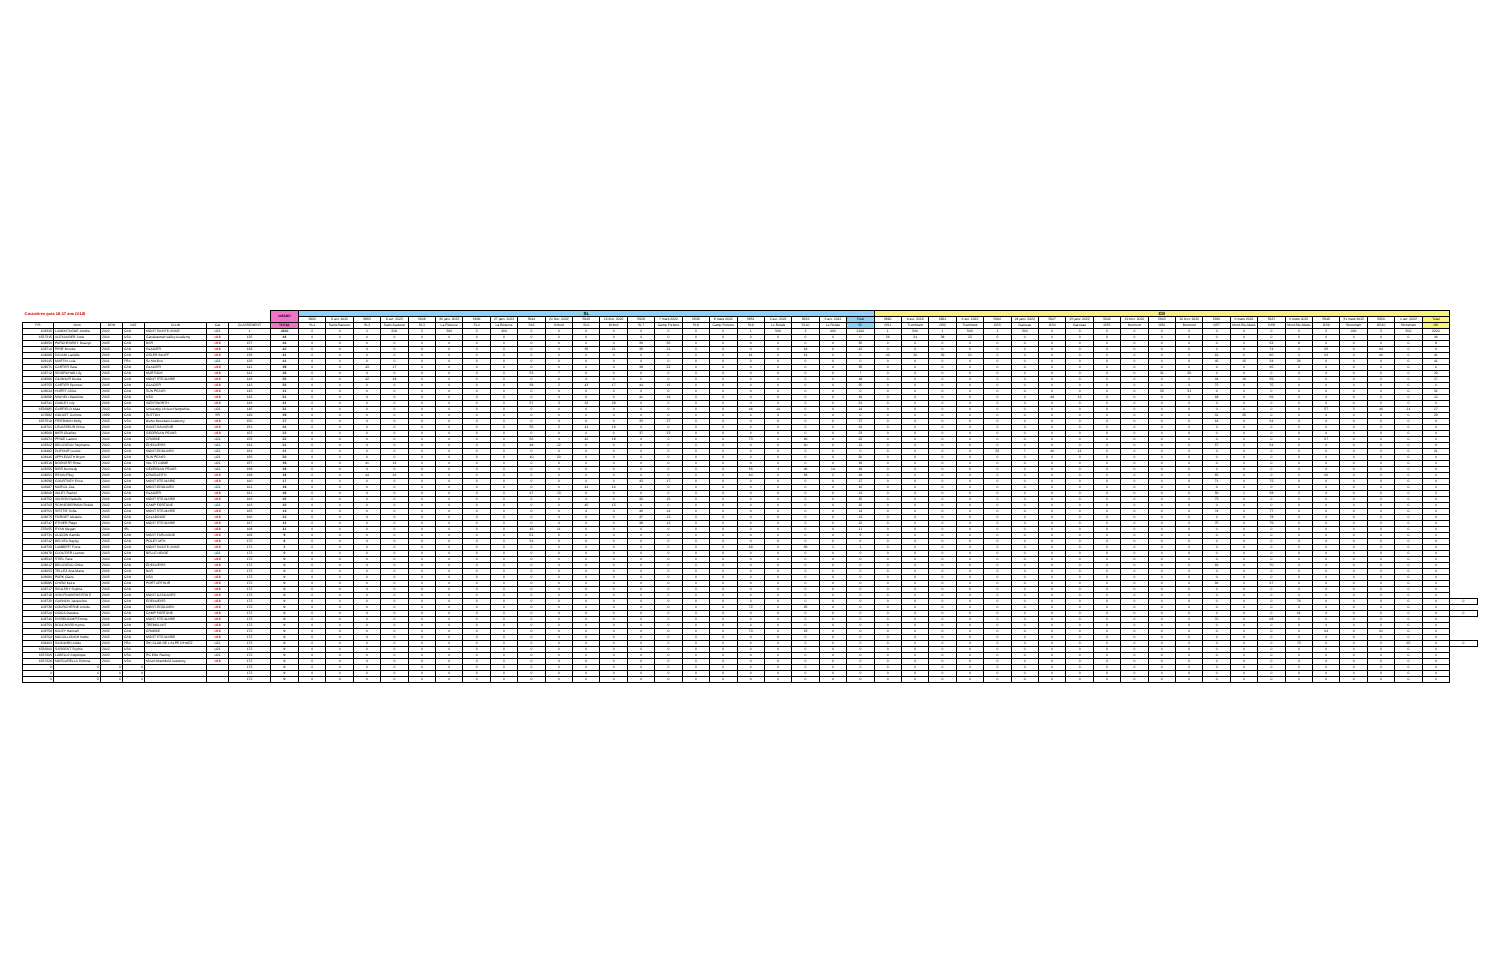| Caractères gras 16-17 ans (U18) | | | | | | | GRAND | SL | | | | | | | | | | | | | | | | | | | | | GS | | | | | | | | | | | | | | | | | | | | | |
| --- | --- | --- | --- | --- | --- | --- | --- | --- | --- | --- | --- | --- | --- | --- | --- | --- | --- | --- | --- | --- | --- | --- | --- | --- | --- | --- | --- | --- | --- | --- | --- | --- | --- | --- | --- | --- | --- | --- | --- | --- | --- | --- | --- | --- | --- | --- | --- | --- | --- | --- |
| | | | | | | | | 5892 | 9 avr. 2022 | 5893 | 9 avr. 2022 | 5908 | 26 janv. 2022 | 5909 | 27 janv. 2022 | 5944 | 21 févr. 2022 | 5945 | 22 févr. 2022 | 5928 | 7 mars 2022 | 5929 | 8 mars 2022 | 5951 | 2 avr. 2022 | 5952 | 3 avr. 2022 | Total | 5890 | 6 avr. 2022 | 5891 | 6 avr. 2022 | 5906 | 24 janv. 2022 | 5907 | 25 janv. 2022 | 5942 | 19 févr. 2022 | 5943 | 20 févr. 2022 | 5926 | 5 mars 2022 | 5927 | 6 mars 2022 | 5949 | 31 mars 2022 | 5950 | 1 avr. 2022 | Total | |
| FIS | Nom | DDN | NAT | CLUB | Cat | CLASSEMENT | TOTAL | SL1 | Saint-Sauveur | SL2 | Saint-Sauveur | SL3 | La Réserve | SL4 | La Réserve | SL5 | Orford | SL6 | Orford | SL7 | Camp Fortune | SL8 | Camp Fortune | SL9 | Le Relais | SL10 | Le Relais | SL | GS1 | Tremblant | GS2 | Tremblant | GS3 | Garceau | GS4 | Garceau | GS5 | Bromont | GS6 | Bromont | GS7 | Mont-Ste-Marie | GS8 | Mont-Ste-Marie | GS9 | Stoneham | GS10 | Stoneham | GS | |
| 108336 | LAMONTAGNE Justine | 2002 | CAN | MONT SAINTE-ANNE | U21 | 1 | 4300 | 0 | 0 | 1 | 500 | 3 | 300 | 2 | 400 | 0 | 0 | 0 | 0 | 0 | 0 | 0 | 0 | 1 | 500 | 2 | 400 | 2100 | 1 | 500 | 1 | 500 | 1 | 500 | 0 | 0 | 0 | 0 | 0 | 0 | 0 | 0 | 0 | 0 | 2 | 400 | 3 | 300 | 2200 | |
| 6537315 | ALEXANDER Josie | 2004 | USA | Carrabassett Valley Academy | U18 | 135 | 46 | 0 | 0 | 0 | 0 | 0 | 0 | 0 | 0 | 0 | 0 | 0 | 0 | 0 | 0 | 0 | 0 | 0 | 0 | 0 | 0 | 0 | 36 | 24 | 38 | 22 | 0 | 0 | 0 | 0 | 0 | 0 | 0 | 0 | 0 | 0 | 0 | 0 | 0 | 0 | 0 | 0 | 46 | |
| 108650 | PARCHEWSKY Deavyn | 2005 | CAN | BAR | U18 | 137 | 44 | 0 | 0 | 0 | 0 | 0 | 0 | 0 | 0 | 0 | 0 | 0 | 0 | 26 | 36 | 0 | 0 | 0 | 0 | 0 | 0 | 36 | 0 | 0 | 0 | 0 | 0 | 0 | 0 | 0 | 0 | 0 | 0 | 0 | 0 | 0 | 52 | 8 | 0 | 0 | 0 | 0 | 8 | |
| 108710 | PIRIE Brooke | 2005 | CAN | GLACIER | U18 | 138 | 42 | 0 | 0 | 0 | 0 | 0 | 0 | 0 | 0 | 0 | 0 | 39 | 21 | 39 | 21 | 0 | 0 | 0 | 0 | 64 | 0 | 42 | 0 | 0 | 0 | 0 | 0 | 0 | 0 | 0 | 0 | 0 | 0 | 0 | 0 | 0 | 74 | 0 | 65 | 0 | 64 | 0 | 0 | |
| 108686 | DAJANI Lanielle | 2005 | CAN | OSLER BLUFF | U18 | 139 | 41 | 0 | 0 | 0 | 0 | 0 | 0 | 0 | 0 | 0 | 0 | 0 | 0 | 0 | 0 | 0 | 0 | 61 | 0 | 61 | 0 | 0 | 40 | 20 | 39 | 21 | 0 | 0 | 0 | 0 | 0 | 0 | 0 | 0 | 62 | 0 | 60 | 0 | 63 | 0 | 60 | 0 | 41 | |
| 198145 | MARTIN Lola | 2001 | FRA | Sc Morillon | U21 | 139 | 41 | 0 | 0 | 0 | 0 | 0 | 0 | 0 | 0 | 0 | 0 | 0 | 0 | 0 | 0 | 0 | 0 | 0 | 0 | 0 | 0 | 0 | 0 | 0 | 0 | 0 | 0 | 0 | 0 | 0 | 0 | 0 | 0 | 0 | 45 | 15 | 34 | 26 | 0 | 0 | 0 | 0 | 41 | |
| 108671 | CARTER Sara | 2005 | CAN | GLACIER | U18 | 141 | 39 | 0 | 0 | 43 | 17 | 0 | 0 | 0 | 0 | 0 | 0 | 0 | 0 | 38 | 22 | 0 | 0 | 0 | 0 | 0 | 0 | 39 | 0 | 0 | 0 | 0 | 0 | 0 | 0 | 0 | 0 | 0 | 0 | 0 | 0 | 0 | 65 | 0 | 0 | 0 | 0 | 0 | 0 | |
| 108712 | SIDORCHUK Lily | 2005 | CAN | MARTOCK | U18 | 142 | 36 | 0 | 0 | 0 | 0 | 0 | 0 | 0 | 0 | 53 | 7 | 0 | 0 | 0 | 0 | 0 | 0 | 0 | 0 | 0 | 0 | 7 | 0 | 0 | 0 | 0 | 0 | 0 | 0 | 0 | 0 | 0 | 31 | 29 | 0 | 0 | 0 | 0 | 0 | 0 | 0 | 0 | 29 | |
| 108586 | GILMOUR Nicola | 2004 | CAN | MONT STE-MARIE | U18 | 143 | 35 | 0 | 0 | 42 | 18 | 0 | 0 | 0 | 0 | 0 | 0 | 0 | 0 | 0 | 0 | 0 | 0 | 0 | 0 | 0 | 0 | 18 | 0 | 0 | 0 | 0 | 0 | 0 | 0 | 0 | 0 | 0 | 0 | 0 | 44 | 16 | 59 | 1 | 0 | 0 | 0 | 0 | 17 | |
| 108753 | CARTER Spencer | 2005 | CAN | GLACIER | U18 | 143 | 35 | 0 | 0 | 0 | 0 | 0 | 0 | 0 | 0 | 58 | 2 | 43 | 17 | 44 | 16 | 0 | 0 | 0 | 0 | 0 | 0 | 35 | 0 | 0 | 0 | 0 | 0 | 0 | 0 | 0 | 0 | 0 | 0 | 0 | 72 | 0 | 75 | 0 | 0 | 0 | 0 | 0 | 0 | |
| 108644 | HURST Chloe | 2005 | CAN | SUN PEAKS | U18 | 145 | 31 | 0 | 0 | 0 | 0 | 0 | 0 | 0 | 0 | 0 | 0 | 0 | 0 | 0 | 0 | 0 | 0 | 0 | 0 | 0 | 0 | 0 | 0 | 0 | 0 | 0 | 0 | 0 | 0 | 0 | 0 | 0 | 29 | 31 | 0 | 0 | 0 | 0 | 0 | 0 | 0 | 0 | 31 | |
| 108689 | MICHELI Madeline | 2005 | CAN | NSA | U18 | 145 | 31 | 0 | 0 | 0 | 0 | 0 | 0 | 0 | 0 | 0 | 0 | 0 | 0 | 41 | 19 | 0 | 0 | 0 | 0 | 0 | 0 | 19 | 0 | 0 | 0 | 0 | 0 | 0 | 48 | 12 | 0 | 0 | 0 | 0 | 68 | 0 | 69 | 0 | 0 | 0 | 0 | 0 | 12 | |
| 108741 | OAKLEY Lily | 2005 | CAN | WENTWORTH | U18 | 145 | 31 | 0 | 0 | 0 | 0 | 0 | 0 | 0 | 0 | 57 | 3 | 32 | 28 | 0 | 0 | 0 | 0 | 0 | 0 | 0 | 0 | 31 | 0 | 0 | 0 | 0 | 0 | 0 | 0 | 0 | 0 | 0 | 0 | 0 | 0 | 0 | 0 | 0 | 0 | 0 | 0 | 0 | 0 | |
| 6536885 | GARFIELD Maia | 2002 | USA | University of New Hampshire | U21 | 145 | 31 | 0 | 0 | 0 | 0 | 0 | 0 | 0 | 0 | 0 | 0 | 0 | 0 | 0 | 0 | 0 | 0 | 46 | 14 | 0 | 0 | 14 | 0 | 0 | 0 | 0 | 0 | 0 | 0 | 0 | 0 | 0 | 0 | 0 | 0 | 0 | 0 | 0 | 57 | 3 | 46 | 14 | 17 | |
| 107882 | GOULET Corinne | 1999 | CAN | SUTTON | SR | 149 | 29 | 0 | 0 | 0 | 0 | 0 | 0 | 0 | 0 | 0 | 0 | 0 | 0 | 0 | 0 | 0 | 0 | 0 | 0 | 0 | 0 | 0 | 0 | 0 | 0 | 0 | 0 | 0 | 0 | 0 | 0 | 0 | 0 | 0 | 31 | 29 | 0 | 0 | 0 | 0 | 0 | 0 | 29 | |
| 6537519 | FRIEDMAN Molly | 2005 | USA | Burke Mountain Academy | U18 | 150 | 27 | 0 | 0 | 0 | 0 | 0 | 0 | 0 | 0 | 0 | 0 | 0 | 0 | 33 | 27 | 0 | 0 | 0 | 0 | 0 | 0 | 27 | 0 | 0 | 0 | 0 | 0 | 0 | 0 | 0 | 0 | 0 | 0 | 0 | 64 | 0 | 64 | 0 | 0 | 0 | 0 | 0 | 0 | |
| 108701 | LEVASSEUR Chloe | 2005 | CAN | SAINT-SAUVEUR | U18 | 151 | 24 | 0 | 0 | 0 | 0 | 0 | 0 | 0 | 0 | 55 | 5 | 41 | 19 | 0 | 0 | 0 | 0 | 0 | 0 | 0 | 0 | 24 | 0 | 0 | 0 | 0 | 0 | 0 | 0 | 0 | 0 | 0 | 0 | 0 | 0 | 0 | 0 | 0 | 0 | 0 | 0 | 0 | 0 | |
| 108569 | BIER Charlize | 2004 | CAN | GEORGIAN PEAKS | U18 | 152 | 23 | 0 | 0 | 0 | 0 | 0 | 0 | 0 | 0 | 0 | 0 | 0 | 0 | 37 | 23 | 0 | 0 | 0 | 0 | 0 | 0 | 23 | 0 | 0 | 0 | 0 | 0 | 0 | 0 | 0 | 0 | 0 | 0 | 0 | 0 | 0 | 0 | 0 | 0 | 0 | 0 | 0 | 0 | |
| 108471 | PRICE Lauren | 2002 | CAN | CRABBE | U21 | 153 | 22 | 0 | 0 | 0 | 0 | 0 | 0 | 0 | 0 | 56 | 4 | 42 | 18 | 0 | 0 | 0 | 0 | 73 | 0 | 66 | 0 | 22 | 0 | 0 | 0 | 0 | 0 | 0 | 0 | 0 | 0 | 0 | 0 | 0 | 0 | 0 | 0 | 0 | 67 | 0 | 0 | 0 | 0 | |
| 108302 | BELLIVEAU Stephanie | 2002 | CAN | EDELWEISS | U21 | 154 | 21 | 0 | 0 | 0 | 0 | 0 | 0 | 0 | 0 | 48 | 12 | 0 | 0 | 0 | 0 | 0 | 0 | 0 | 0 | 60 | 0 | 12 | 0 | 0 | 0 | 0 | 0 | 0 | 0 | 0 | 0 | 0 | 0 | 0 | 57 | 3 | 54 | 6 | 0 | 0 | 0 | 0 | 9 | |
| 108482 | DUFOUR Leonie | 2003 | CAN | MONT-EDOUARD | U21 | 154 | 21 | 0 | 0 | 0 | 0 | 0 | 0 | 0 | 0 | 0 | 0 | 0 | 0 | 0 | 0 | 0 | 0 | 0 | 0 | 0 | 0 | 0 | 0 | 0 | 0 | 0 | 53 | 7 | 46 | 14 | 0 | 0 | 0 | 0 | 0 | 0 | 0 | 0 | 0 | 0 | 0 | 0 | 21 | |
| 108446 | APPLEGATH Brynn | 2003 | CAN | SUN PEAKS | U21 | 156 | 20 | 0 | 0 | 0 | 0 | 0 | 0 | 0 | 0 | 40 | 20 | 0 | 0 | 0 | 0 | 0 | 0 | 0 | 0 | 0 | 0 | 20 | 0 | 0 | 0 | 0 | 0 | 0 | 0 | 0 | 0 | 0 | 0 | 0 | 0 | 0 | 0 | 0 | 0 | 0 | 0 | 0 | 0 | |
| 108319 | BOISVERT Rose | 2002 | CAN | VAL ST COME | U21 | 157 | 19 | 0 | 0 | 41 | 19 | 0 | 0 | 0 | 0 | 0 | 0 | 0 | 0 | 0 | 0 | 0 | 0 | 0 | 0 | 0 | 0 | 19 | 0 | 0 | 0 | 0 | 0 | 0 | 0 | 0 | 0 | 0 | 0 | 0 | 0 | 0 | 0 | 0 | 0 | 0 | 0 | 0 | 0 | |
| 108295 | BIER Kennedy | 2002 | CAN | GEORGIAN PEAKS | U21 | 158 | 18 | 0 | 0 | 0 | 0 | 0 | 0 | 0 | 0 | 0 | 0 | 0 | 0 | 0 | 0 | 0 | 0 | 56 | 4 | 46 | 14 | 18 | 0 | 0 | 0 | 0 | 0 | 0 | 0 | 0 | 0 | 0 | 0 | 0 | 0 | 0 | 0 | 0 | 0 | 0 | 0 | 0 | 0 | |
| 108651 | REAIN Riley | 2005 | CAN | CRAIGLEITH | U18 | 158 | 18 | 0 | 0 | 44 | 16 | 0 | 0 | 0 | 0 | 0 | 0 | 0 | 0 | 0 | 0 | 0 | 0 | 64 | 0 | 58 | 2 | 18 | 0 | 0 | 0 | 0 | 0 | 0 | 0 | 0 | 0 | 0 | 0 | 0 | 65 | 0 | 0 | 0 | 66 | 0 | 0 | 0 | 0 | |
| 108598 | COURTNEY Erica | 2004 | CAN | MONT STE-MARIE | U18 | 160 | 17 | 0 | 0 | 0 | 0 | 0 | 0 | 0 | 0 | 0 | 0 | 0 | 0 | 43 | 17 | 0 | 0 | 0 | 0 | 0 | 0 | 17 | 0 | 0 | 0 | 0 | 0 | 0 | 0 | 0 | 0 | 0 | 0 | 0 | 71 | 0 | 72 | 0 | 0 | 0 | 0 | 0 | 0 | |
| 108487 | MARCIL Zea | 2003 | CAN | MONT-EDOUARD | U21 | 161 | 16 | 0 | 0 | 0 | 0 | 0 | 0 | 0 | 0 | 0 | 0 | 44 | 16 | 0 | 0 | 0 | 0 | 0 | 0 | 0 | 0 | 16 | 0 | 0 | 0 | 0 | 0 | 0 | 0 | 0 | 0 | 0 | 0 | 0 | 0 | 0 | 0 | 0 | 0 | 0 | 0 | 0 | 0 | |
| 108609 | WILEY Rachel | 2004 | CAN | GLACIER | U18 | 161 | 16 | 0 | 0 | 0 | 0 | 0 | 0 | 0 | 0 | 47 | 13 | 0 | 0 | 0 | 0 | 0 | 0 | 0 | 0 | 0 | 0 | 13 | 0 | 0 | 0 | 0 | 0 | 0 | 0 | 0 | 0 | 0 | 0 | 0 | 59 | 1 | 58 | 2 | 0 | 0 | 0 | 0 | 3 | |
| 108752 | WILSON Danielle | 2005 | CAN | MONT STE-MARIE | U18 | 163 | 15 | 0 | 0 | 0 | 0 | 0 | 0 | 0 | 0 | 0 | 0 | 0 | 0 | 45 | 15 | 0 | 0 | 0 | 0 | 0 | 0 | 15 | 0 | 0 | 0 | 0 | 0 | 0 | 0 | 0 | 0 | 0 | 0 | 0 | 73 | 0 | 0 | 0 | 0 | 0 | 0 | 0 | 0 | |
| 108763 | SCHNEIDERMAN Rebek | 2002 | CAN | CAMP FORTUNE | U21 | 163 | 15 | 0 | 0 | 0 | 0 | 0 | 0 | 0 | 0 | 0 | 0 | 45 | 15 | 0 | 0 | 0 | 0 | 0 | 0 | 0 | 0 | 15 | 0 | 0 | 0 | 0 | 0 | 0 | 0 | 0 | 0 | 0 | 0 | 0 | 0 | 0 | 0 | 0 | 0 | 0 | 0 | 0 | 0 | |
| 108751 | SISTTIE Sofia | 2005 | CAN | MONT STE-MARIE | U18 | 165 | 14 | 0 | 0 | 0 | 0 | 0 | 0 | 0 | 0 | 0 | 0 | 0 | 0 | 46 | 14 | 0 | 0 | 0 | 0 | 0 | 0 | 14 | 0 | 0 | 0 | 0 | 0 | 0 | 0 | 0 | 0 | 0 | 0 | 0 | 74 | 0 | 77 | 0 | 0 | 0 | 0 | 0 | 0 | |
| 108675 | FORGET Melanie | 2005 | CAN | CALABOGIE | U18 | 166 | 13 | 0 | 0 | 0 | 0 | 0 | 0 | 0 | 0 | 0 | 0 | 0 | 0 | 47 | 13 | 0 | 0 | 0 | 0 | 0 | 0 | 13 | 0 | 0 | 0 | 0 | 0 | 0 | 0 | 0 | 0 | 0 | 0 | 0 | 0 | 0 | 78 | 0 | 0 | 0 | 0 | 0 | 0 | |
| 108747 | ETHIER Paige | 2004 | CAN | MONT STE-MARIE | U18 | 167 | 12 | 0 | 0 | 0 | 0 | 0 | 0 | 0 | 0 | 0 | 0 | 0 | 0 | 48 | 12 | 0 | 0 | 0 | 0 | 0 | 0 | 12 | 0 | 0 | 0 | 0 | 0 | 0 | 0 | 0 | 0 | 0 | 0 | 0 | 75 | 0 | 79 | 0 | 0 | 0 | 0 | 0 | 0 | |
| 275055 | RYAN Megan | 2004 | IRL | | U18 | 168 | 11 | 0 | 0 | 0 | 0 | 0 | 0 | 0 | 0 | 49 | 11 | 0 | 0 | 0 | 0 | 0 | 0 | 0 | 0 | 0 | 0 | 11 | 0 | 0 | 0 | 0 | 0 | 0 | 0 | 0 | 0 | 0 | 0 | 0 | 0 | 0 | 0 | 0 | 0 | 0 | 0 | 0 | 0 | |
| 108731 | AUCOIN Kamille | 2005 | CAN | MONT FARLAGNE | U18 | 169 | 9 | 0 | 0 | 0 | 0 | 0 | 0 | 0 | 0 | 51 | 9 | 0 | 0 | 0 | 0 | 0 | 0 | 0 | 0 | 0 | 0 | 9 | 0 | 0 | 0 | 0 | 0 | 0 | 0 | 0 | 0 | 0 | 0 | 0 | 0 | 0 | 0 | 0 | 0 | 0 | 0 | 0 | 0 | |
| 108742 | BELYEA Hayley | 2005 | CAN | POLEY MTN | U18 | 170 | 6 | 0 | 0 | 0 | 0 | 0 | 0 | 0 | 0 | 54 | 6 | 0 | 0 | 0 | 0 | 0 | 0 | 0 | 0 | 0 | 0 | 6 | 0 | 0 | 0 | 0 | 0 | 0 | 0 | 0 | 0 | 0 | 0 | 0 | 0 | 0 | 0 | 0 | 0 | 0 | 0 | 0 | 0 | |
| 108739 | LAMBERT Fiona | 2005 | CAN | MONT SAINTE-ANNE | U18 | 171 | 1 | 0 | 0 | 0 | 0 | 0 | 0 | 0 | 0 | 0 | 0 | 0 | 0 | 0 | 0 | 0 | 0 | 69 | 0 | 59 | 1 | 1 | 0 | 0 | 0 | 0 | 0 | 0 | 0 | 0 | 0 | 0 | 0 | 0 | 0 | 0 | 0 | 0 | 0 | 0 | 0 | 0 | 0 | |
| 108479 | CLOUTIER Leanne | 2003 | CAN | BELLE NEIGE | U21 | 172 | 0 | 0 | 0 | 0 | 0 | 0 | 0 | 0 | 0 | 0 | 0 | 0 | 0 | 0 | 0 | 0 | 0 | 0 | 0 | 0 | 0 | 0 | 0 | 0 | 0 | 0 | 0 | 0 | 0 | 0 | 0 | 0 | 0 | 0 | 0 | 0 | 0 | 0 | 0 | 0 | 0 | 0 | 0 | |
| 108543 | STIEL Sara | 2004 | CAN | | U18 | 172 | 0 | 0 | 0 | 0 | 0 | 0 | 0 | 0 | 0 | 0 | 0 | 0 | 0 | 0 | 0 | 0 | 0 | 0 | 0 | 0 | 0 | 0 | 0 | 0 | 0 | 0 | 0 | 0 | 0 | 0 | 0 | 0 | 0 | 0 | 0 | 0 | 0 | 0 | 0 | 0 | 0 | 0 | 0 | |
| 108617 | BELLIVEAU Chloe | 2004 | CAN | EDELWEISS | U18 | 172 | 0 | 0 | 0 | 0 | 0 | 0 | 0 | 0 | 0 | 0 | 0 | 0 | 0 | 0 | 0 | 0 | 0 | 0 | 0 | 0 | 0 | 0 | 0 | 0 | 0 | 0 | 0 | 0 | 0 | 0 | 0 | 0 | 0 | 0 | 69 | 0 | 70 | 0 | 0 | 0 | 0 | 0 | 0 | |
| 108653 | TELLEZ Ana-Maria | 2005 | CAN | BAR | U18 | 172 | 0 | 0 | 0 | 0 | 0 | 0 | 0 | 0 | 0 | 0 | 0 | 0 | 0 | 0 | 0 | 0 | 0 | 0 | 0 | 0 | 0 | 0 | 0 | 0 | 0 | 0 | 0 | 0 | 0 | 0 | 0 | 0 | 0 | 0 | 0 | 0 | 0 | 0 | 0 | 0 | 0 | 0 | 0 | |
| 108680 | PARK Claire | 2005 | CAN | NSA | U18 | 172 | 0 | 0 | 0 | 0 | 0 | 0 | 0 | 0 | 0 | 0 | 0 | 0 | 0 | 0 | 0 | 0 | 0 | 0 | 0 | 0 | 0 | 0 | 0 | 0 | 0 | 0 | 0 | 0 | 0 | 0 | 0 | 0 | 0 | 0 | 0 | 0 | 0 | 0 | 0 | 0 | 0 | 0 | 0 | |
| 108685 | CHOW Keira | 2005 | CAN | PORT ARTHUR | U18 | 172 | 0 | 0 | 0 | 0 | 0 | 0 | 0 | 0 | 0 | 0 | 0 | 0 | 0 | 0 | 0 | 0 | 0 | 0 | 0 | 0 | 0 | 0 | 0 | 0 | 0 | 0 | 0 | 0 | 0 | 0 | 0 | 0 | 0 | 0 | 66 | 0 | 67 | 0 | 0 | 0 | 0 | 0 | 0 | |
| 108717 | SKULSKY Sophia | 2005 | CAN | | U18 | 172 | 0 | 0 | 0 | 0 | 0 | 0 | 0 | 0 | 0 | 0 | 0 | 0 | 0 | 0 | 0 | 0 | 0 | 0 | 0 | 0 | 0 | 0 | 0 | 0 | 0 | 0 | 0 | 0 | 0 | 0 | 0 | 0 | 0 | 0 | 0 | 0 | 0 | 0 | 0 | 0 | 0 | 0 | 0 | |
| 108719 | VON FINCKENSTEIN E | 2005 | CAN | MONT CASCADES | U18 | 172 | 0 | 0 | 0 | 0 | 0 | 0 | 0 | 0 | 0 | 0 | 0 | 0 | 0 | 0 | 0 | 0 | 0 | 0 | 0 | 0 | 0 | 0 | 0 | 0 | 0 | 0 | 0 | 0 | 0 | 0 | 0 | 0 | 0 | 0 | 0 | 0 | 0 | 0 | 0 | 0 | 0 | 0 | 0 | |
| 108729 | GAGNON Jacqueline | 2004 | CAN | EDELWEISS | U18 | 172 | 0 | 0 | 0 | 0 | 0 | 0 | 0 | 0 | 0 | 0 | 0 | 0 | 0 | 0 | 0 | 0 | 0 | 0 | 0 | 0 | 0 | 0 | 0 | 0 | 0 | 0 | 0 | 0 | 0 | 0 | 0 | 0 | 0 | 0 | 0 | 0 | 0 | 76 | 0 | 0 | 0 | 0 | 0 | 0 |
| 108738 | COURCHESNE Amelie | 2005 | CAN | MONT-EDOUARD | U18 | 172 | 0 | 0 | 0 | 0 | 0 | 0 | 0 | 0 | 0 | 0 | 0 | 0 | 0 | 0 | 0 | 0 | 0 | 72 | 0 | 65 | 0 | 0 | 0 | 0 | 0 | 0 | 0 | 0 | 0 | 0 | 0 | 0 | 0 | 0 | 0 | 0 | 0 | 0 | 0 | 0 | 0 | 0 | 0 | |
| 108740 | OCICA Dariana | 2004 | CAN | CAMP FORTUNE | U18 | 172 | 0 | 0 | 0 | 0 | 0 | 0 | 0 | 0 | 0 | 0 | 0 | 0 | 0 | 0 | 0 | 0 | 0 | 0 | 0 | 0 | 0 | 0 | 0 | 0 | 0 | 0 | 0 | 0 | 0 | 0 | 0 | 0 | 0 | 0 | 0 | 0 | 0 | 61 | 0 | 0 | 0 | 0 | 0 | 0 |
| 108746 | DISSELKAMP Emma | 2005 | CAN | MONT STE-MARIE | U18 | 172 | 0 | 0 | 0 | 0 | 0 | 0 | 0 | 0 | 0 | 0 | 0 | 0 | 0 | 0 | 0 | 0 | 0 | 0 | 0 | 0 | 0 | 0 | 0 | 0 | 0 | 0 | 0 | 0 | 0 | 0 | 0 | 0 | 0 | 0 | 70 | 0 | 68 | 0 | 0 | 0 | 0 | 0 | 0 | |
| 108754 | BOUCHARD Kymie | 2005 | CAN | TREMBLANT | U18 | 172 | 0 | 0 | 0 | 0 | 0 | 0 | 0 | 0 | 0 | 0 | 0 | 0 | 0 | 0 | 0 | 0 | 0 | 0 | 0 | 0 | 0 | 0 | 0 | 0 | 0 | 0 | 0 | 0 | 0 | 0 | 0 | 0 | 0 | 0 | 0 | 0 | 0 | 0 | 0 | 0 | 0 | 0 | 0 | |
| 108758 | KALEY Hannah | 2005 | CAN | CRABBE | U18 | 172 | 0 | 0 | 0 | 0 | 0 | 0 | 0 | 0 | 0 | 0 | 0 | 0 | 0 | 0 | 0 | 0 | 0 | 70 | 0 | 63 | 0 | 0 | 0 | 0 | 0 | 0 | 0 | 0 | 0 | 0 | 0 | 0 | 0 | 0 | 0 | 0 | 0 | 0 | 64 | 0 | 61 | 0 | 0 | |
| 108764 | MCCULLOUGH Hattie | 2005 | CAN | MONT STE-MARIE | U18 | 172 | 0 | 0 | 0 | 0 | 0 | 0 | 0 | 0 | 0 | 0 | 0 | 0 | 0 | 0 | 0 | 0 | 0 | 0 | 0 | 0 | 0 | 0 | 0 | 0 | 0 | 0 | 0 | 0 | 0 | 0 | 0 | 0 | 0 | 0 | 0 | 0 | 0 | 0 | 0 | 0 | 0 | 0 | 0 | |
| 198463 | SAGNARD Adele | 2003 | FRA | SKI CLUB DE L'ALPE D'HUEZ | U21 | 172 | 0 | 0 | 0 | 0 | 0 | 0 | 0 | 0 | 0 | 0 | 0 | 0 | 0 | 0 | 0 | 0 | 0 | 0 | 0 | 0 | 0 | 0 | 0 | 0 | 0 | 0 | 0 | 0 | 0 | 0 | 0 | 0 | 0 | 0 | 0 | 0 | 0 | 73 | 0 | 0 | 0 | 65 | 0 | 0 |
| 6536900 | SARGENT Sophie | 2002 | USA | | U21 | 172 | 0 | 0 | 0 | 0 | 0 | 0 | 0 | 0 | 0 | 0 | 0 | 0 | 0 | 0 | 0 | 0 | 0 | 0 | 0 | 0 | 0 | 0 | 0 | 0 | 0 | 0 | 0 | 0 | 0 | 0 | 0 | 0 | 0 | 0 | 0 | 0 | 0 | 0 | 0 | 0 | 0 | 0 | 0 | |
| 6537205 | LABELLE Angelique | 2003 | USA | RC Elite Racing | U21 | 172 | 0 | 0 | 0 | 0 | 0 | 0 | 0 | 0 | 0 | 0 | 0 | 0 | 0 | 0 | 0 | 0 | 0 | 0 | 0 | 0 | 0 | 0 | 0 | 0 | 0 | 0 | 0 | 0 | 0 | 0 | 0 | 0 | 0 | 0 | 0 | 0 | 0 | 0 | 0 | 0 | 0 | 0 | 0 | |
| 6537326 | MUSCARELLA Simona | 2004 | USA | Mount Mansfield Academy | U18 | 172 | 0 | 0 | 0 | 0 | 0 | 0 | 0 | 0 | 0 | 0 | 0 | 0 | 0 | 0 | 0 | 0 | 0 | 0 | 0 | 0 | 0 | 0 | 0 | 0 | 0 | 0 | 0 | 0 | 0 | 0 | 0 | 0 | 0 | 0 | 0 | 0 | 0 | 0 | 0 | 0 | 0 | 0 | 0 | |
| 0 | 0 | 0 | 0 | | | 172 | 0 | 0 | 0 | 0 | 0 | 0 | 0 | 0 | 0 | 0 | 0 | 0 | 0 | 0 | 0 | 0 | 0 | 0 | 0 | 0 | 0 | 0 | 0 | 0 | 0 | 0 | 0 | 0 | 0 | 0 | 0 | 0 | 0 | 0 | 0 | 0 | 0 | 0 | 0 | 0 | 0 | 0 | 0 | |
| 0 | 0 | 0 | 0 | | | 172 | 0 | 0 | 0 | 0 | 0 | 0 | 0 | 0 | 0 | 0 | 0 | 0 | 0 | 0 | 0 | 0 | 0 | 0 | 0 | 0 | 0 | 0 | 0 | 0 | 0 | 0 | 0 | 0 | 0 | 0 | 0 | 0 | 0 | 0 | 0 | 0 | 0 | 0 | 0 | 0 | 0 | 0 | 0 | |
| 0 | 0 | 0 | 0 | | | 172 | 0 | 0 | 0 | 0 | 0 | 0 | 0 | 0 | 0 | 0 | 0 | 0 | 0 | 0 | 0 | 0 | 0 | 0 | 0 | 0 | 0 | 0 | 0 | 0 | 0 | 0 | 0 | 0 | 0 | 0 | 0 | 0 | 0 | 0 | 0 | 0 | 0 | 0 | 0 | 0 | 0 | 0 | 0 | |